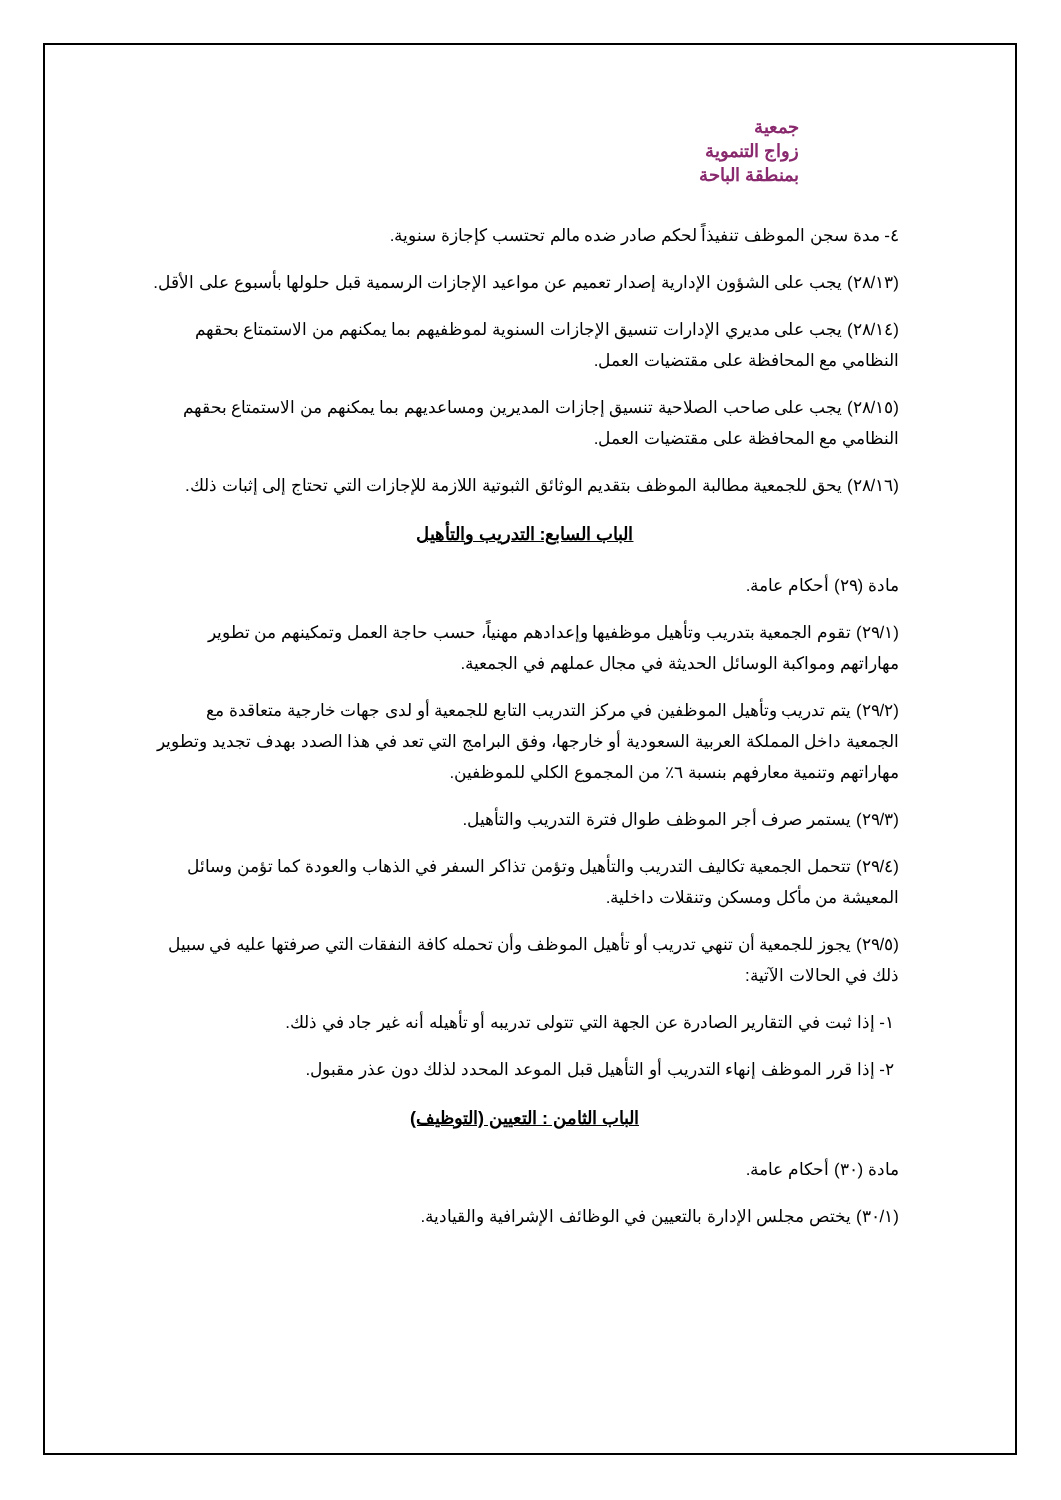جمعية
زواج التنموية
بمنطقة الباحة
٤- مدة سجن الموظف تنفيذاً لحكم صادر ضده مالم تحتسب كإجازة سنوية.
(٢٨/١٣) يجب على الشؤون الإدارية إصدار تعميم عن مواعيد الإجازات الرسمية قبل حلولها بأسبوع على الأقل.
(٢٨/١٤) يجب على مديري الإدارات تنسيق الإجازات السنوية لموظفيهم بما يمكنهم من الاستمتاع بحقهم النظامي مع المحافظة على مقتضيات العمل.
(٢٨/١٥) يجب على صاحب الصلاحية تنسيق إجازات المديرين ومساعديهم بما يمكنهم من الاستمتاع بحقهم النظامي مع المحافظة على مقتضيات العمل.
(٢٨/١٦) يحق للجمعية مطالبة الموظف بتقديم الوثائق الثبوتية اللازمة للإجازات التي تحتاج إلى إثبات ذلك.
الباب السابع: التدريب والتأهيل
مادة (٢٩) أحكام عامة.
(٢٩/١) تقوم الجمعية بتدريب وتأهيل موظفيها وإعدادهم مهنياً، حسب حاجة العمل وتمكينهم من تطوير مهاراتهم ومواكبة الوسائل الحديثة في مجال عملهم في الجمعية.
(٢٩/٢) يتم تدريب وتأهيل الموظفين في مركز التدريب التابع للجمعية أو لدى جهات خارجية متعاقدة مع الجمعية داخل المملكة العربية السعودية أو خارجها، وفق البرامج التي تعد في هذا الصدد بهدف تجديد وتطوير مهاراتهم وتنمية معارفهم بنسبة ٦٪ من المجموع الكلي للموظفين.
(٢٩/٣) يستمر صرف أجر الموظف طوال فترة التدريب والتأهيل.
(٢٩/٤) تتحمل الجمعية تكاليف التدريب والتأهيل وتؤمن تذاكر السفر في الذهاب والعودة كما تؤمن وسائل المعيشة من مأكل ومسكن وتنقلات داخلية.
(٢٩/٥) يجوز للجمعية أن تنهي تدريب أو تأهيل الموظف وأن تحمله كافة النفقات التي صرفتها عليه في سبيل ذلك في الحالات الآتية:
١- إذا ثبت في التقارير الصادرة عن الجهة التي تتولى تدريبه أو تأهيله أنه غير جاد في ذلك.
٢- إذا قرر الموظف إنهاء التدريب أو التأهيل قبل الموعد المحدد لذلك دون عذر مقبول.
الباب الثامن : التعيين (التوظيف)
مادة (٣٠) أحكام عامة.
(٣٠/١) يختص مجلس الإدارة بالتعيين في الوظائف الإشرافية والقيادية.